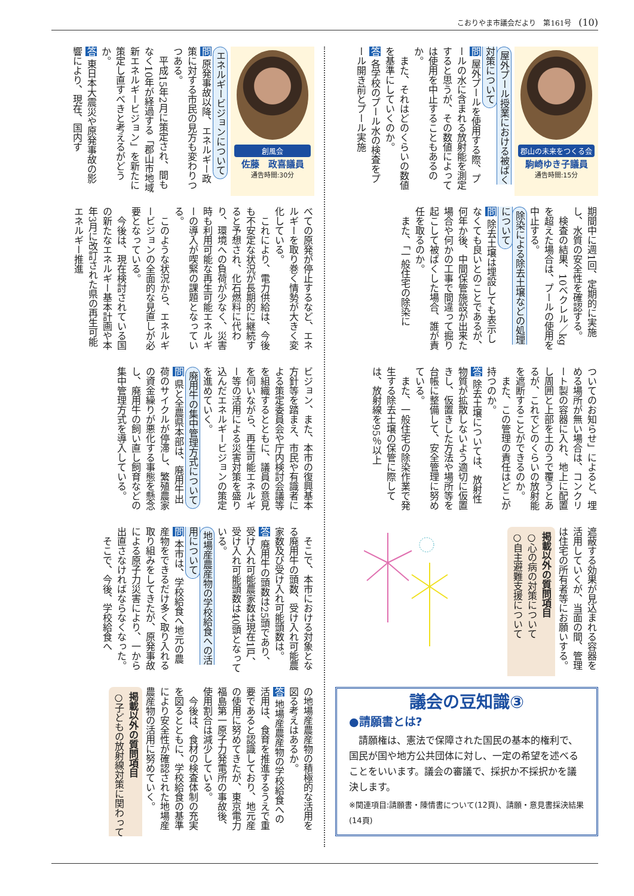こおりやま市議会だより　第161号 (10)
郡山の未来をつくる会
駒崎ゆき子議員
通告時間:15分
屋外プール授業における被ばく対策について
問 屋外プールを使用する際、プールの水に含まれる放射能を測定すると思うが、その数値によっては使用を中止することもあるのか。
　また、それはどのくらいの数値を基準にしていくのか。
答 各学校のプール水の検査をプール開き前とプール実施
期間中に週1回、定期的に実施し、水質の安全性を確認する。
　検査の結果、10ベクレル／kgを超えた場合は、プールの使用を中止する。
除染による除去土壌などの処理について
問 除去土壌は埋設しても表示しなくても良いとのことであるが、何年か後、中間保管施設が出来た場合や何かの工事で間違って掘り起こして被ばくした場合、誰が責任を取るのか。
　また、「一般住宅の除染に
ついてのお知らせ」によると、埋める場所が無い場合は、コンクリート製の容器に入れ、地上に配置し周囲と上部を土のうで覆うとあるが、これでどのくらいの放射能を遮断することができるのか。
　また、この管理の責任はどこが持つのか。
答 除去土壌については、放射性物質が拡散しないよう適切に仮置きし、仮置きした方法や場所等を台帳に整備して、安全管理に努めている。
　また、一般住宅の除染作業で発生する除去土壌の保管に際しては、放射線を95％以上
遮蔽する効果が見込まれる容器を活用していくが、当面の間、管理は住宅の所有者等にお願いする。
掲載以外の質問項目
○心の病の対策について
○自主避難支援について
議会の豆知識③
●請願書とは?
　請願権は、憲法で保障された国民の基本的権利で、国民が国や地方公共団体に対し、一定の希望を述べることをいいます。議会の審議で、採択か不採択かを議決します。
※関連項目:請願書・陳情書について(12頁)、請願・意見書採決結果(14頁)
創風会
佐藤　政喜議員
通告時間:30分
エネルギービジョンについて
問 原発事故以降、エネルギー政策に対する市民の見方も変わりつつある。
　平成15年2月に策定され、間もなく10年が経過する「郡山市地域新エネルギービジョン」を新たに策定し直すべきと考えるがどうか。
答 東日本大震災や原発事故の影響により、現在、国内す
べての原発が停止するなど、エネルギーを取り巻く情勢が大きく変化している。
　これにより、電力供給は、今後も不安定な状況が長期的に継続すると予想され、化石燃料に代わり、環境への負荷が少なく、災害時も利用可能な再生可能エネルギーの導入が喫緊の課題となっている。
　このような状況から、エネルギービジョンの全面的な見直しが必要となっている。
　今後は、現在検討されている国の新たなエネルギー基本計画や本年3月に改訂された県の再生可能エネルギー推進
ビジョン、また、本市の復興基本方針等を踏まえ、市民や有識者による策定委員会や庁内検討会議等を組織するとともに、議員の意見を伺いながら、再生可能エネルギー等の活用による災害対策を盛り込んだエネルギービジョンの策定を進めていく。
廃用牛の集中管理方式について
問 県と全農県本部は、廃用牛出荷のサイクルが停滞し、繁殖農家の資金繰りが悪化する事態を懸念し、廃用牛の飼い直し飼育などの集中管理方式を導入している。
　そこで、本市における対象となる廃用牛の頭数、受け入れ可能農家数及び受け入れ可能頭数は。
答 廃用牛の頭数は25頭であり、受け入れ可能農家数は現在1戸、受け入れ可能頭数は40頭となっている。
地場産農産物の学校給食への活用について
問 本市は、学校給食へ地元の農産物をできるだけ多く取り入れる取り組みをしてきたが、原発事故による原子力災害により、一から出直さなければならなくなった。
　そこで、今後、学校給食へ
の地場産農産物の積極的な活用を図る考えはあるか。
答 地場産農産物の学校給食への活用は、食育を推進するうえで重要であると認識しており、地元産の使用に努めてきたが、東京電力福島第一原子力発電所の事故後、使用割合は減少している。
　今後は、食材の検査体制の充実を図るとともに、学校給食の基準により安全性が確認された地場産農産物の活用に努めていく。
掲載以外の質問項目
○子どもの放射線対策に関わって